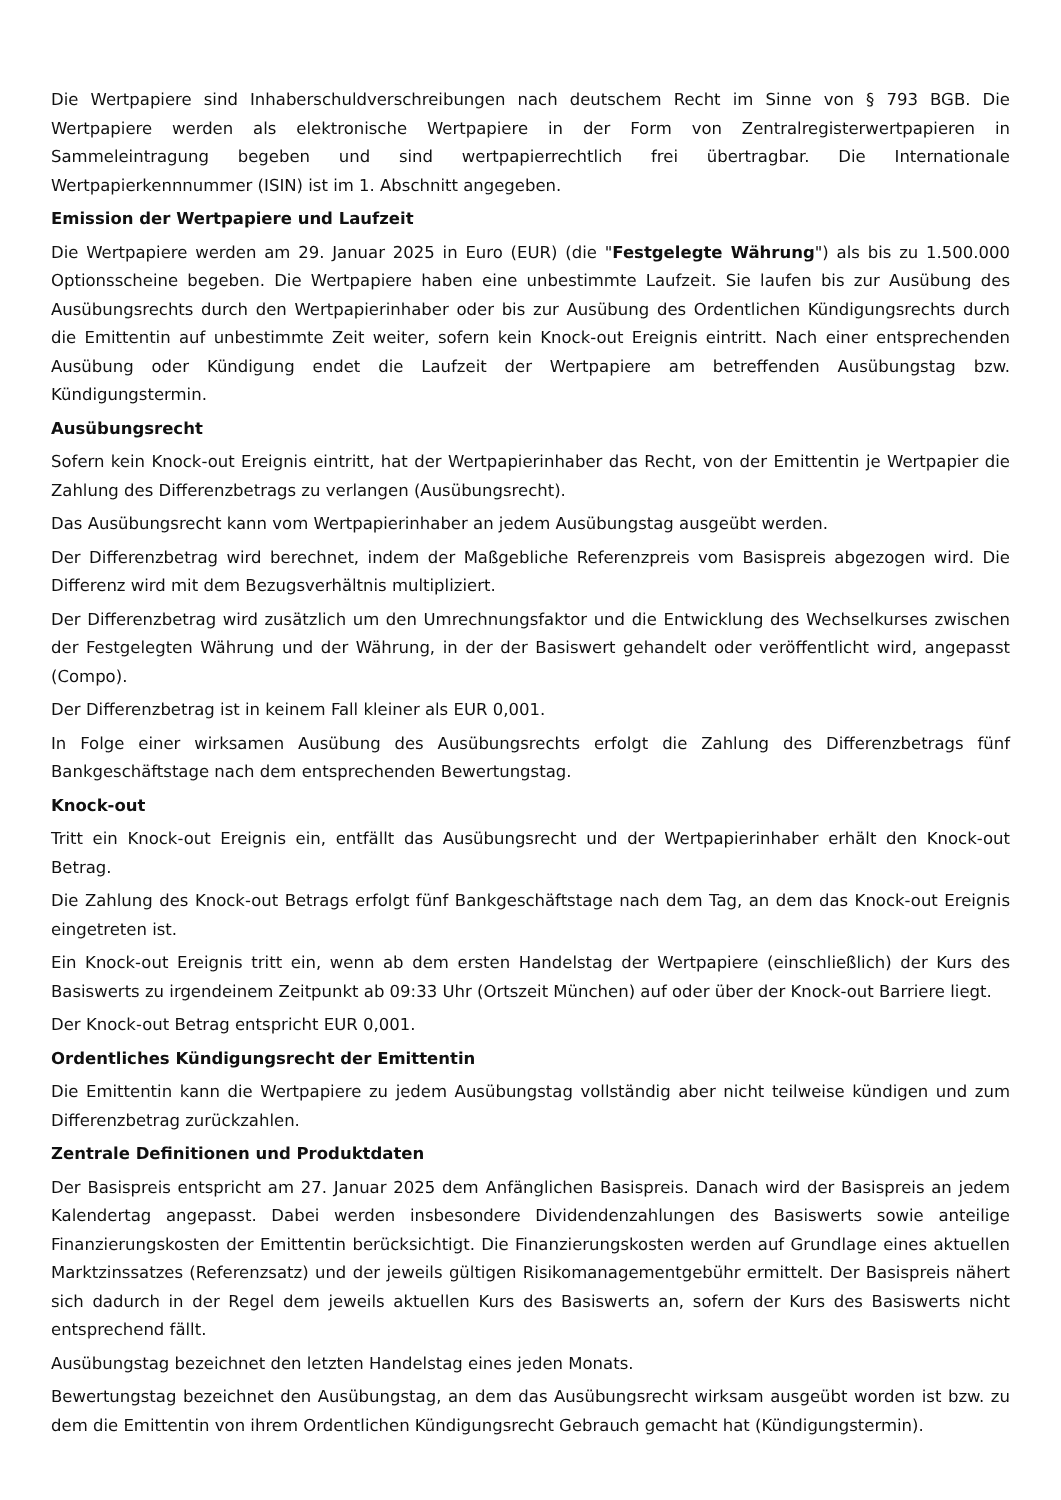Die Wertpapiere sind Inhaberschuldverschreibungen nach deutschem Recht im Sinne von § 793 BGB. Die Wertpapiere werden als elektronische Wertpapiere in der Form von Zentralregisterwertpapieren in Sammeleintragung begeben und sind wertpapierrechtlich frei übertragbar. Die Internationale Wertpapierkennnummer (ISIN) ist im 1. Abschnitt angegeben.
Emission der Wertpapiere und Laufzeit
Die Wertpapiere werden am 29. Januar 2025 in Euro (EUR) (die "Festgelegte Währung") als bis zu 1.500.000 Optionsscheine begeben. Die Wertpapiere haben eine unbestimmte Laufzeit. Sie laufen bis zur Ausübung des Ausübungsrechts durch den Wertpapierinhaber oder bis zur Ausübung des Ordentlichen Kündigungsrechts durch die Emittentin auf unbestimmte Zeit weiter, sofern kein Knock-out Ereignis eintritt. Nach einer entsprechenden Ausübung oder Kündigung endet die Laufzeit der Wertpapiere am betreffenden Ausübungstag bzw. Kündigungstermin.
Ausübungsrecht
Sofern kein Knock-out Ereignis eintritt, hat der Wertpapierinhaber das Recht, von der Emittentin je Wertpapier die Zahlung des Differenzbetrags zu verlangen (Ausübungsrecht).
Das Ausübungsrecht kann vom Wertpapierinhaber an jedem Ausübungstag ausgeübt werden.
Der Differenzbetrag wird berechnet, indem der Maßgebliche Referenzpreis vom Basispreis abgezogen wird. Die Differenz wird mit dem Bezugsverhältnis multipliziert.
Der Differenzbetrag wird zusätzlich um den Umrechnungsfaktor und die Entwicklung des Wechselkurses zwischen der Festgelegten Währung und der Währung, in der der Basiswert gehandelt oder veröffentlicht wird, angepasst (Compo).
Der Differenzbetrag ist in keinem Fall kleiner als EUR 0,001.
In Folge einer wirksamen Ausübung des Ausübungsrechts erfolgt die Zahlung des Differenzbetrags fünf Bankgeschäftstage nach dem entsprechenden Bewertungstag.
Knock-out
Tritt ein Knock-out Ereignis ein, entfällt das Ausübungsrecht und der Wertpapierinhaber erhält den Knock-out Betrag.
Die Zahlung des Knock-out Betrags erfolgt fünf Bankgeschäftstage nach dem Tag, an dem das Knock-out Ereignis eingetreten ist.
Ein Knock-out Ereignis tritt ein, wenn ab dem ersten Handelstag der Wertpapiere (einschließlich) der Kurs des Basiswerts zu irgendeinem Zeitpunkt ab 09:33 Uhr (Ortszeit München) auf oder über der Knock-out Barriere liegt.
Der Knock-out Betrag entspricht EUR 0,001.
Ordentliches Kündigungsrecht der Emittentin
Die Emittentin kann die Wertpapiere zu jedem Ausübungstag vollständig aber nicht teilweise kündigen und zum Differenzbetrag zurückzahlen.
Zentrale Definitionen und Produktdaten
Der Basispreis entspricht am 27. Januar 2025 dem Anfänglichen Basispreis. Danach wird der Basispreis an jedem Kalendertag angepasst. Dabei werden insbesondere Dividendenzahlungen des Basiswerts sowie anteilige Finanzierungskosten der Emittentin berücksichtigt. Die Finanzierungskosten werden auf Grundlage eines aktuellen Marktzinssatzes (Referenzsatz) und der jeweils gültigen Risikomanagementgebühr ermittelt. Der Basispreis nähert sich dadurch in der Regel dem jeweils aktuellen Kurs des Basiswerts an, sofern der Kurs des Basiswerts nicht entsprechend fällt.
Ausübungstag bezeichnet den letzten Handelstag eines jeden Monats.
Bewertungstag bezeichnet den Ausübungstag, an dem das Ausübungsrecht wirksam ausgeübt worden ist bzw. zu dem die Emittentin von ihrem Ordentlichen Kündigungsrecht Gebrauch gemacht hat (Kündigungstermin).